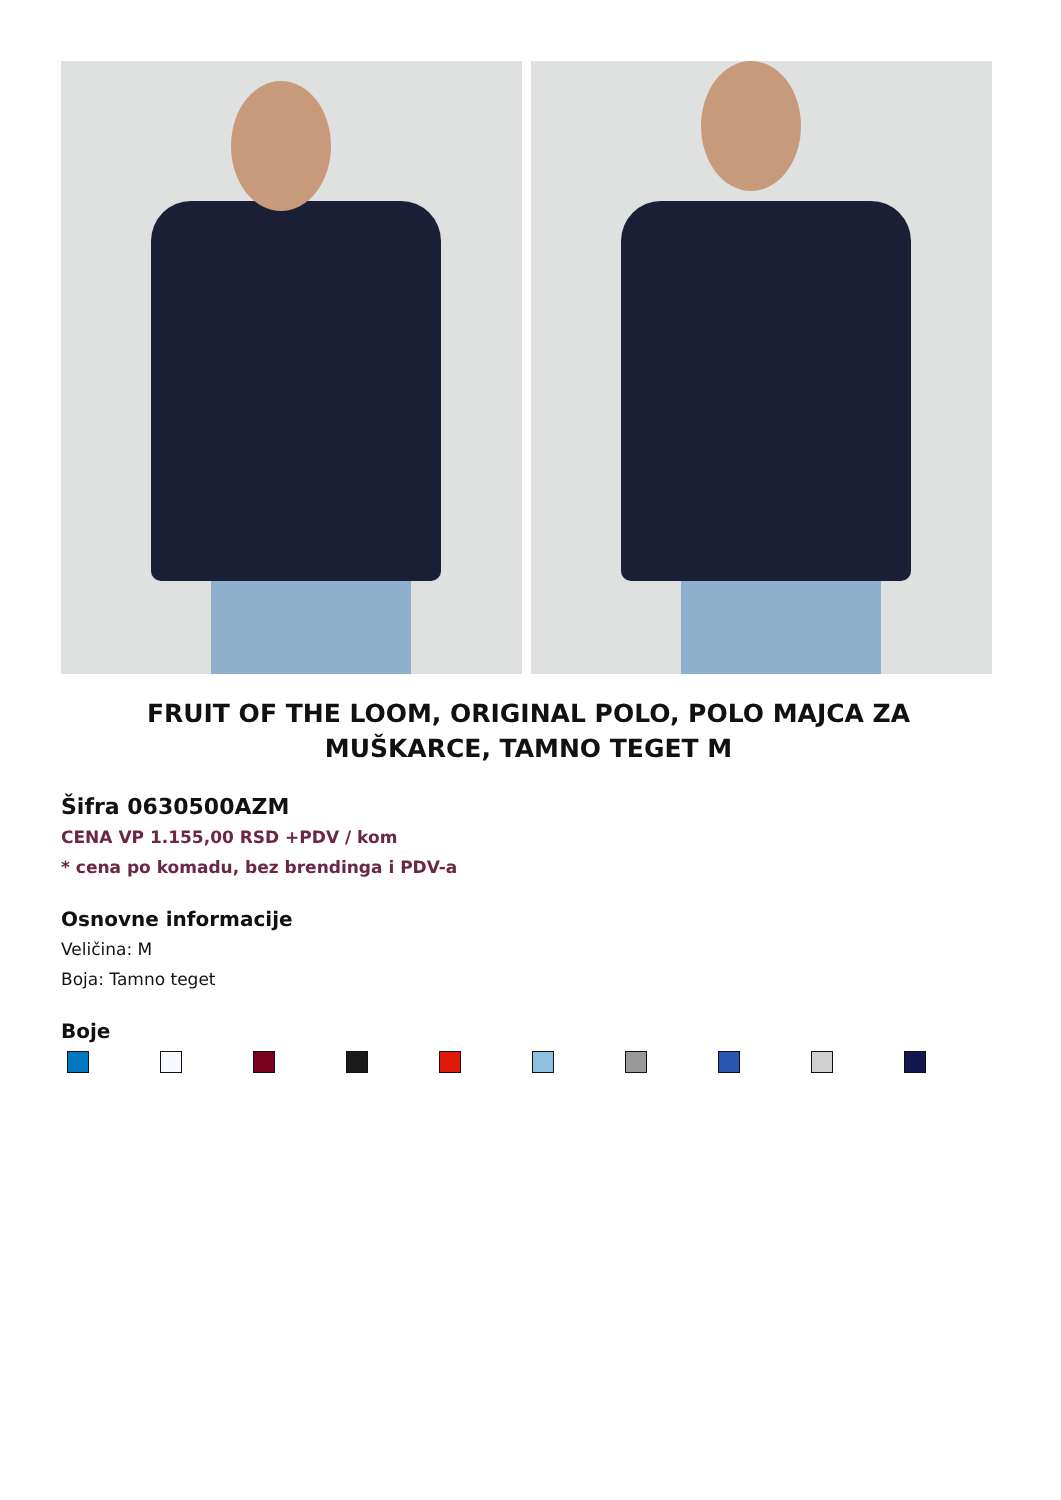FRUIT OF THE LOOM, ORIGINAL POLO, POLO MAJCA ZA
MUŠKARCE, TAMNO TEGET M
Šifra 0630500AZM
CENA VP 1.155,00 RSD +PDV / kom
* cena po komadu, bez brendinga i PDV-a
Osnovne informacije
Veličina: M
Boja: Tamno teget
Boje